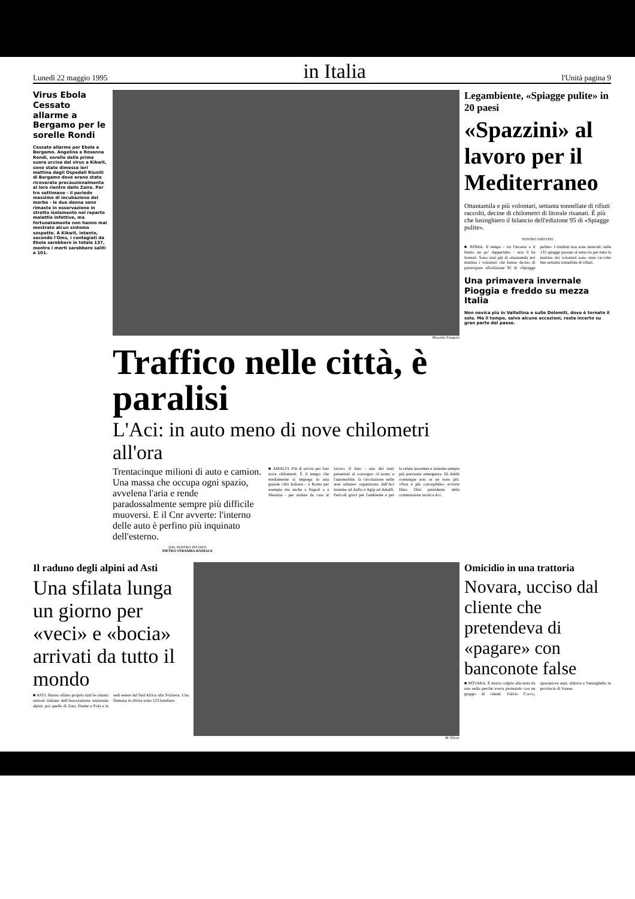Lunedì 22 maggio 1995 in Italia l'Unità pagina 9
Virus Ebola Cessato allarme a Bergamo per le sorelle Rondi
Cessato allarme per Ebola a Bergamo. Angelina e Rosanna Rondi, sorelle della prima suora uccisa dal virus a Kikwit, sono state dimesse ieri mattina dagli Ospedali Riuniti di Bergamo dove erano state ricoverate precauzionalmente al loro rientro dallo Zaire. Per tre settimane - il periodo massimo di incubazione del morbo - le due donne sono rimaste in osservazione in stretto isolamento nel reparto malattie infettive, ma fortunatamente non hanno mai mostrato alcun sintomo sospetto. A Kikwit, intanto, secondo l'Oms, i contagiati da Ebola sarebbero in totale 137, mentre i morti sarebbero saliti a 101.
Massimo Zampetti
Traffico nelle città, è paralisi
L'Aci: in auto meno di nove chilometri all'ora
Trentacinque milioni di auto e camion. Una massa che occupa ogni spazio, avvelena l'aria e rende paradossalmente sempre più difficile muoversi. E il Cnr avverte: l'interno delle auto è perfino più inquinato dell'esterno.
DAL NOSTRO INVIATO
PIETRO STRAMBA-BADIALE
■ AMALFI. Più di un'ora per fare nove chilometri. È il tempo che mediamente si impiega in una grande città italiana - a Roma per esempio ma anche a Napoli o a Messina - per andare da casa al lavoro. Il dato - uno dei tanti presentati al convegno «L'uomo e l'automobile: la circolazione nelle aree urbane» organizzato dall'Aci insieme ad Anfia e Agip ad Amalfi. Pericoli gravi per l'ambiente e per la salute insomma e insieme sempre più pressante emergenza. Di dubbi comunque non ce ne sono più. «Non è più concepibile» avverte Dino Dini presidente della commissione tecnica Aci.
Legambiente, «Spiagge pulite» in 20 paesi
«Spazzini» al lavoro per il Mediterraneo
Ottantamila e più volontari, settanta tonnellate di rifiuti raccolti, decine di chilometri di litorale risanati. È più che lusinghiero il bilancio dell'edizione 95 di «Spiagge pulite».
NOSTRO SERVIZIO
■ ROMA. Il tempo - tra l'incerto e il brutto un po' dappertutto - non li ha fermati. Sono stati più di ottantamila ieri mattina i volontari che hanno deciso di partecipare all'edizione 95 di «Spiagge pulite». I risultati non sono mancati: sulle 135 spiagge passate al setaccio per tutta la mattina dai volontari sono state raccolte ben settanta tonnellate di rifiuti.
Una primavera invernale Pioggia e freddo su mezza Italia
Non nevica più in Valtellina e sulle Dolomiti, dove è tornato il sole. Ma il tempo, salvo alcune eccezioni, resta incerto su gran parte del paese.
Il raduno degli alpini ad Asti
Una sfilata lunga un giorno per «veci» e «bocia» arrivati da tutto il mondo
■ ASTI. Hanno sfilato proprio tutti le ottanta sezioni italiane dell'Associazione nazionale alpini, poi quelle di Zara, Fiume e Pola e le sedi estere dal Sud Africa alla Svizzera. Una fiumana in divisa sotto 123 bandiere.
M. Pilone
Omicidio in una trattoria
Novara, ucciso dal cliente che pretendeva di «pagare» con banconote false
■ NOVARA. È morto colpito alla testa da una sedia perché aveva protestato con un gruppo di clienti. Fulvio Cocco, quarantove anni, abitava a Vanzaghello in provincia di Varese.